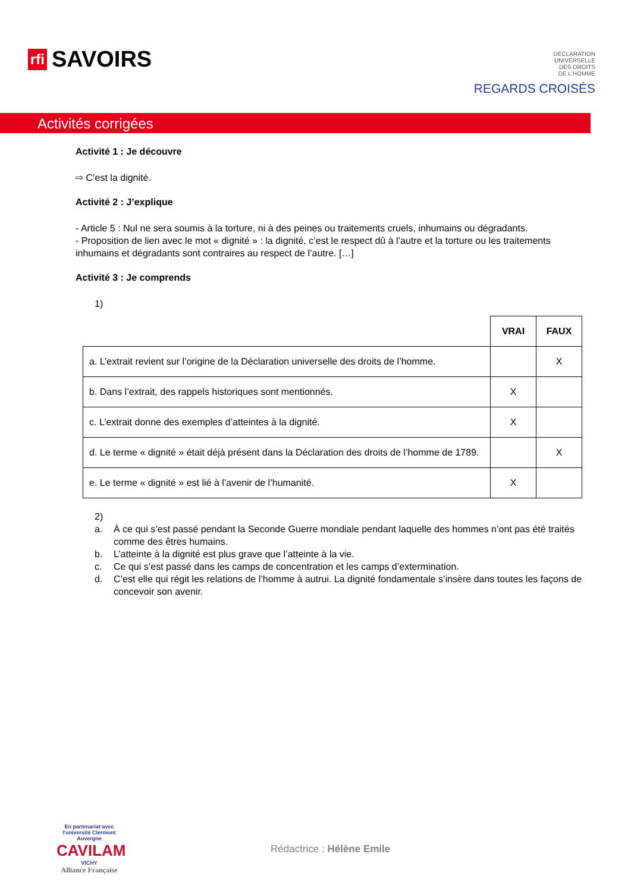rfi SAVOIRS
DÉCLARATION
UNIVERSELLE
DES DROITS
DE L'HOMME
REGARDS CROISÉS
Activités corrigées
Activité 1 : Je découvre
⇨ C’est la dignité.
Activité 2 : J’explique
- Article 5 : Nul ne sera soumis à la torture, ni à des peines ou traitements cruels, inhumains ou dégradants.
- Proposition de lien avec le mot « dignité » : la dignité, c’est le respect dû à l’autre et la torture ou les traitements inhumains et dégradants sont contraires au respect de l’autre. […]
Activité 3 : Je comprends
1)
| | VRAI | FAUX |
| --- | --- | --- |
| a. L’extrait revient sur l’origine de la Déclaration universelle des droits de l’homme. | | X |
| b. Dans l’extrait, des rappels historiques sont mentionnés. | X | |
| c. L’extrait donne des exemples d’atteintes à la dignité. | X | |
| d. Le terme « dignité » était déjà présent dans la Déclaration des droits de l’homme de 1789. | | X |
| e. Le terme « dignité » est lié à l’avenir de l’humanité. | X | |
2)
a. À ce qui s’est passé pendant la Seconde Guerre mondiale pendant laquelle des hommes n’ont pas été traités comme des êtres humains.
b. L’atteinte à la dignité est plus grave que l’atteinte à la vie.
c. Ce qui s’est passé dans les camps de concentration et les camps d’extermination.
d. C’est elle qui régit les relations de l’homme à autrui. La dignité fondamentale s’insère dans toutes les façons de concevoir son avenir.
En partenariat avec l'université Clermont Auvergne
CAVILAM
VICHY
Alliance Française
Rédactrice : Hélène Emile